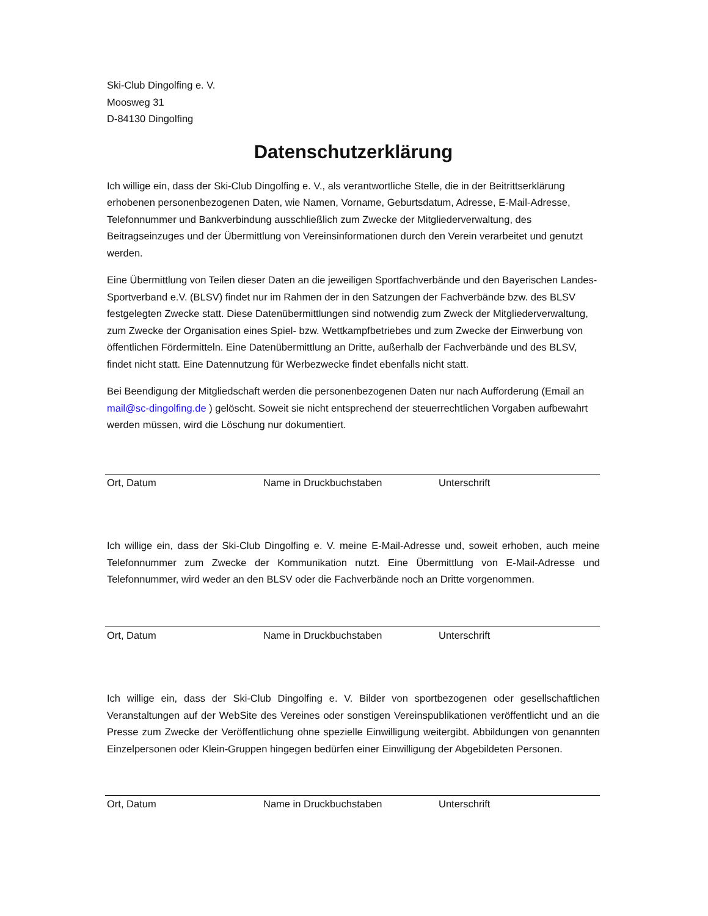Ski-Club Dingolfing e. V.
Moosweg 31
D-84130 Dingolfing
Datenschutzerklärung
Ich willige ein, dass der Ski-Club Dingolfing e. V., als verantwortliche Stelle, die in der Beitrittserklärung erhobenen personenbezogenen Daten, wie Namen, Vorname, Geburtsdatum, Adresse, E-Mail-Adresse, Telefonnummer und Bankverbindung ausschließlich zum Zwecke der Mitgliederverwaltung, des Beitragseinzuges und der Übermittlung von Vereinsinformationen durch den Verein verarbeitet und genutzt werden.
Eine Übermittlung von Teilen dieser Daten an die jeweiligen Sportfachverbände und den Bayerischen Landes-Sportverband e.V. (BLSV) findet nur im Rahmen der in den Satzungen der Fachverbände bzw. des BLSV festgelegten Zwecke statt. Diese Datenübermittlungen sind notwendig zum Zweck der Mitgliederverwaltung, zum Zwecke der Organisation eines Spiel- bzw. Wettkampfbetriebes und zum Zwecke der Einwerbung von öffentlichen Fördermitteln. Eine Datenübermittlung an Dritte, außerhalb der Fachverbände und des BLSV, findet nicht statt. Eine Datennutzung für Werbezwecke findet ebenfalls nicht statt.
Bei Beendigung der Mitgliedschaft werden die personenbezogenen Daten nur nach Aufforderung (Email an mail@sc-dingolfing.de ) gelöscht. Soweit sie nicht entsprechend der steuerrechtlichen Vorgaben aufbewahrt werden müssen, wird die Löschung nur dokumentiert.
Ort, Datum Name in Druckbuchstaben Unterschrift
Ich willige ein, dass der Ski-Club Dingolfing e. V. meine E-Mail-Adresse und, soweit erhoben, auch meine Telefonnummer zum Zwecke der Kommunikation nutzt. Eine Übermittlung von E-Mail-Adresse und Telefonnummer, wird weder an den BLSV oder die Fachverbände noch an Dritte vorgenommen.
Ort, Datum Name in Druckbuchstaben Unterschrift
Ich willige ein, dass der Ski-Club Dingolfing e. V. Bilder von sportbezogenen oder gesellschaftlichen Veranstaltungen auf der WebSite des Vereines oder sonstigen Vereinspublikationen veröffentlicht und an die Presse zum Zwecke der Veröffentlichung ohne spezielle Einwilligung weitergibt. Abbildungen von genannten Einzelpersonen oder Klein-Gruppen hingegen bedürfen einer Einwilligung der Abgebildeten Personen.
Ort, Datum Name in Druckbuchstaben Unterschrift